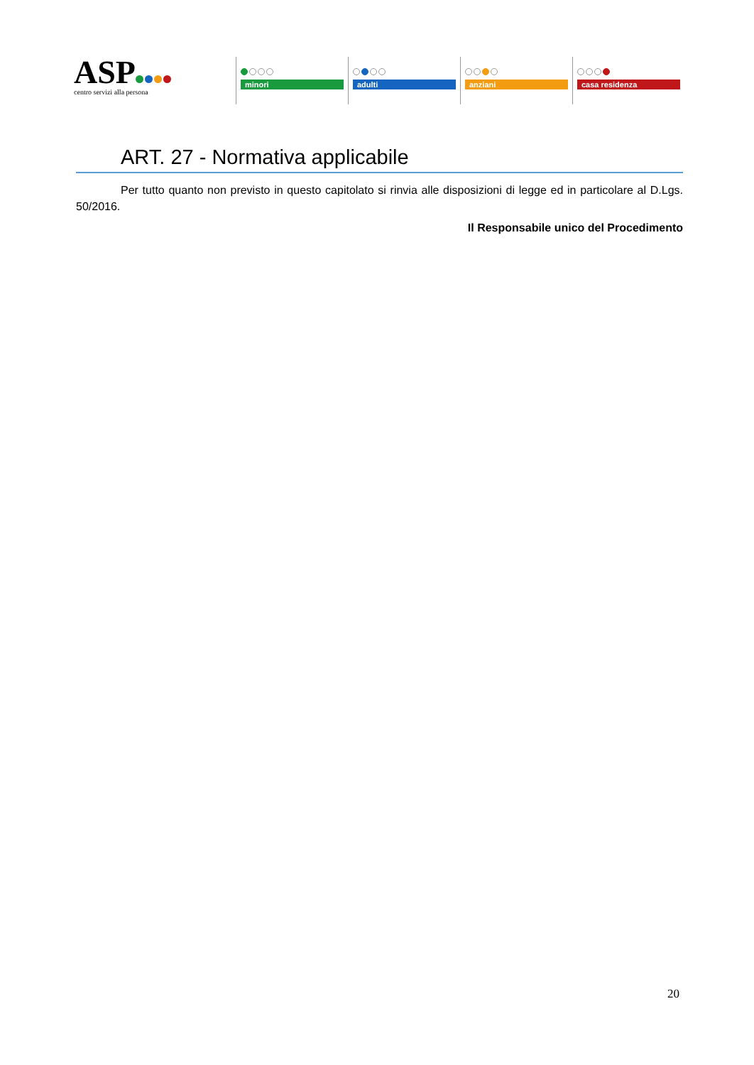ASP
centro servizi alla persona
minori adulti anziani casa residenza
ART. 27 - Normativa applicabile
Per tutto quanto non previsto in questo capitolato si rinvia alle disposizioni di legge ed in particolare al D.Lgs. 50/2016.
Il Responsabile unico del Procedimento
20